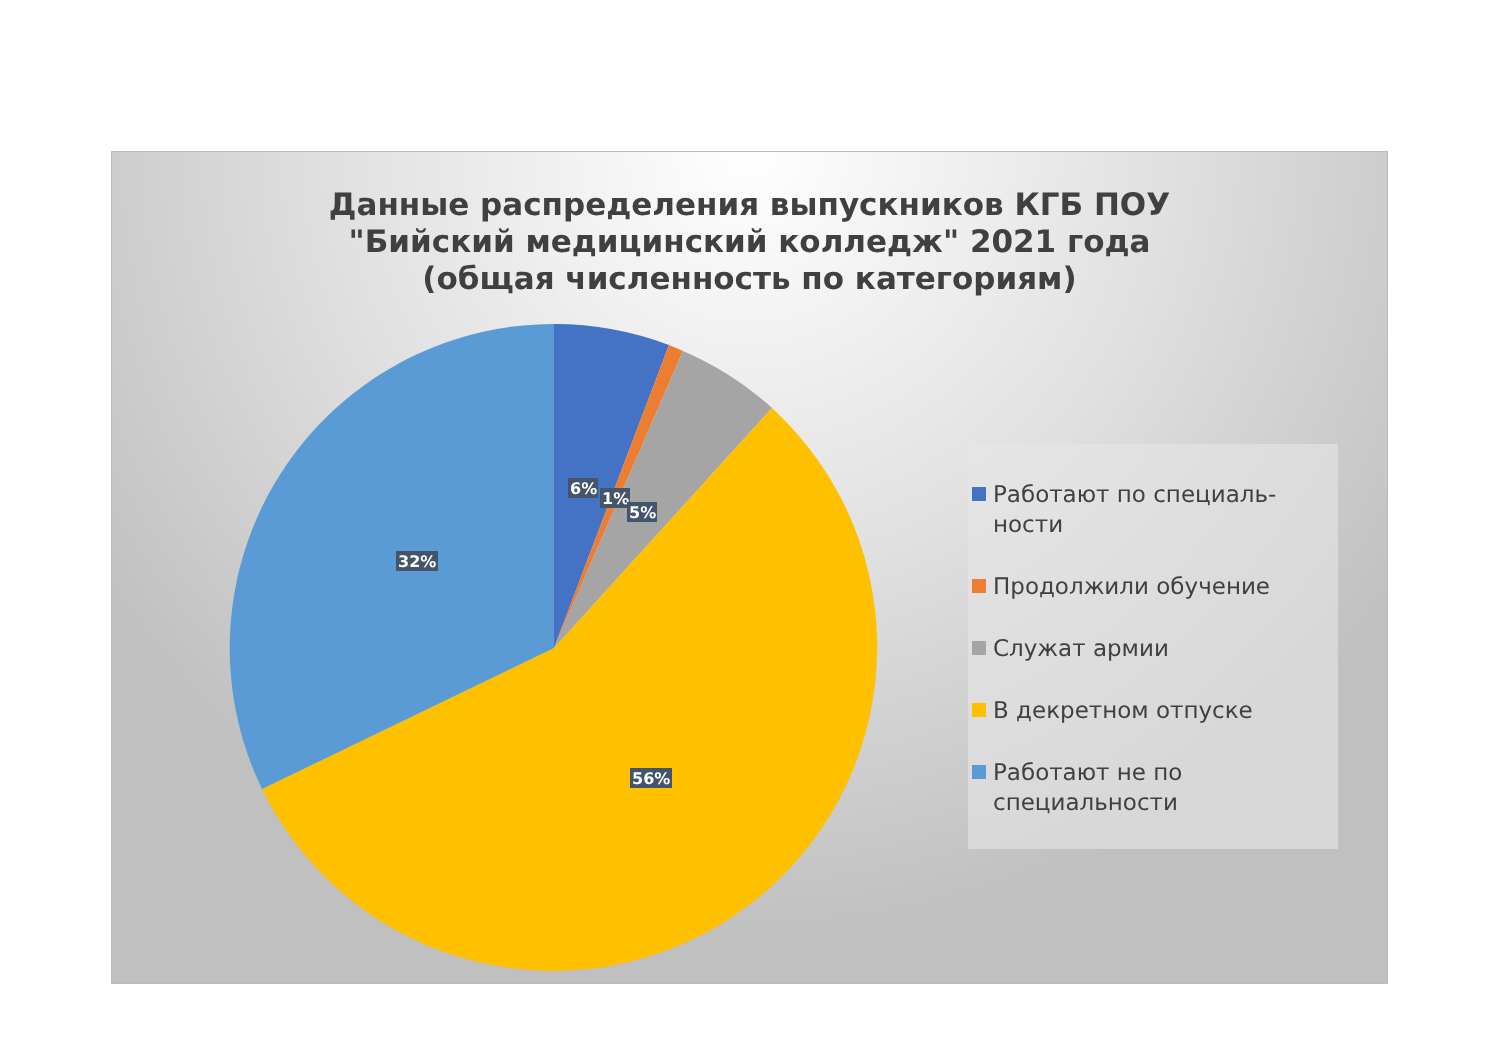Данные распределения выпускников КГБ ПОУ
"Бийский медицинский колледж" 2021 года
(общая численность по категориям)
6%
1%
5%
32%
56%
Работают по специаль-
ности
Продолжили обучение
Служат армии
В декретном отпуске
Работают не по
специальности